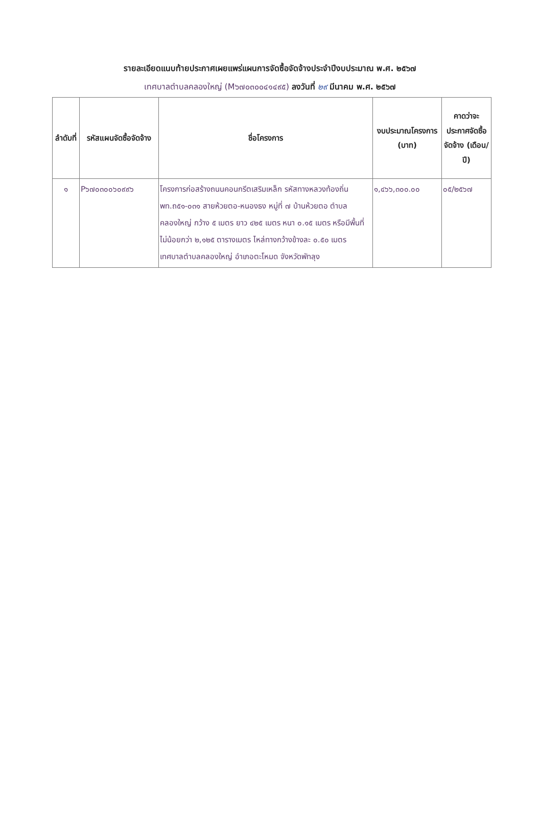รายละเอียดแนบท้ายประกาศเผยแพร่แผนการจัดซื้อจัดจ้างประจำปีงบประมาณ พ.ศ. ๒๕๖๗
เทศบาลตำบลคลองใหญ่ (M๖๗๐๓๐๐๔๑๔๙๕) ลงวันที่ ๒๙ มีนาคม พ.ศ. ๒๕๖๗
| ลำดับที่ | รหัสแผนจัดซื้อจัดจ้าง | ชื่อโครงการ | งบประมาณโครงการ (บาท) | คาดว่าจะประกาศจัดซื้อจัดจ้าง (เดือน/ปี) |
| --- | --- | --- | --- | --- |
| ๑ | P๖๗๐๓๐๐๖๐๙๙๖ | โครงการก่อสร้างถนนคอนกรีตเสริมเหล็ก รหัสทางหลวงท้องถิ่น พท.ถ๕๑-๐๓๑ สายห้วยตอ-หนองธง หมู่ที่ ๗ บ้านห้วยตอ ตำบลคลองใหญ่ กว้าง ๕ เมตร ยาว ๔๒๕ เมตร หนา ๐.๑๕ เมตร หรือมีพื้นที่ไม่น้อยกว่า ๒,๑๒๕ ตารางเมตร ไหล่ทางกว้างข้างละ ๐.๕๐ เมตร เทศบาลตำบลคลองใหญ่ อำเภอตะโหมด จังหวัดพัทลุง | ๑,๔๖๖,๓๐๐.๐๐ | ๐๕/๒๕๖๗ |